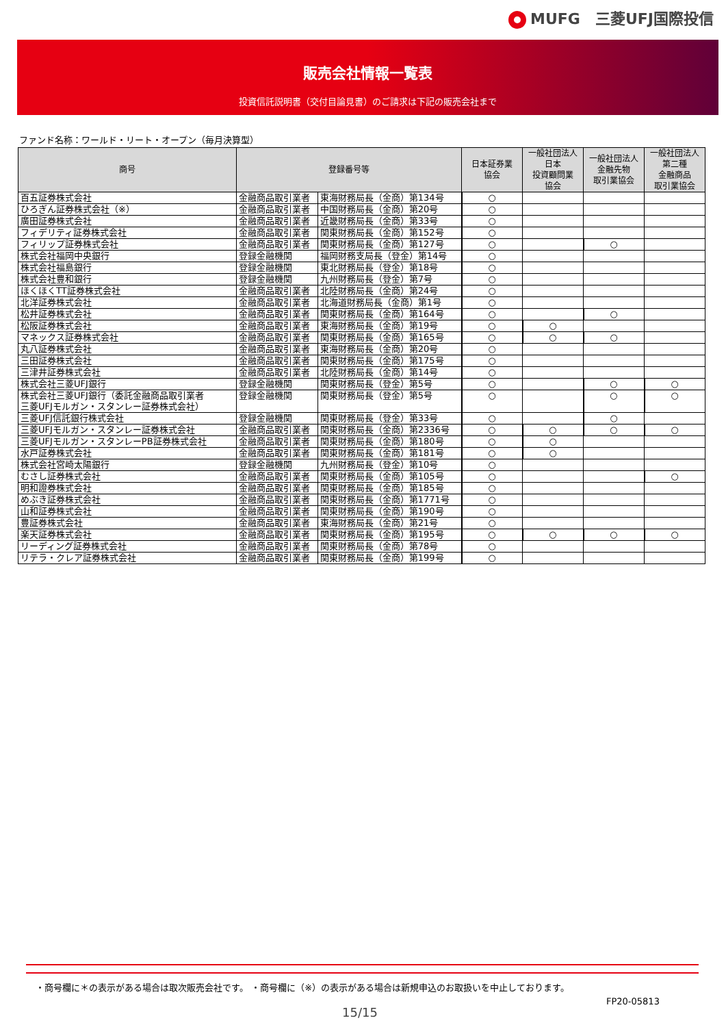MUFG　三菱UFJ国際投信
販売会社情報一覧表
投資信託説明書（交付目論見書）のご請求は下記の販売会社まで
ファンド名称：ワールド・リート・オープン（毎月決算型）
| 商号 | 登録番号等 | | 日本証券業 協会 | 一般社団法人 日本 投資顧問業 協会 | 一般社団法人 金融先物 取引業協会 | 一般社団法人 第二種 金融商品 取引業協会 |
| --- | --- | --- | --- | --- | --- | --- |
| 百五証券株式会社 | 金融商品取引業者 | 東海財務局長（金商）第134号 | ○ | | | |
| ひろぎん証券株式会社（※） | 金融商品取引業者 | 中国財務局長（金商）第20号 | ○ | | | |
| 廣田証券株式会社 | 金融商品取引業者 | 近畿財務局長（金商）第33号 | ○ | | | |
| フィデリティ証券株式会社 | 金融商品取引業者 | 関東財務局長（金商）第152号 | ○ | | | |
| フィリップ証券株式会社 | 金融商品取引業者 | 関東財務局長（金商）第127号 | ○ | | ○ | |
| 株式会社福岡中央銀行 | 登録金融機関 | 福岡財務支局長（登金）第14号 | ○ | | | |
| 株式会社福島銀行 | 登録金融機関 | 東北財務局長（登金）第18号 | ○ | | | |
| 株式会社豊和銀行 | 登録金融機関 | 九州財務局長（登金）第7号 | ○ | | | |
| ほくほくTT証券株式会社 | 金融商品取引業者 | 北陸財務局長（金商）第24号 | ○ | | | |
| 北洋証券株式会社 | 金融商品取引業者 | 北海道財務局長（金商）第1号 | ○ | | | |
| 松井証券株式会社 | 金融商品取引業者 | 関東財務局長（金商）第164号 | ○ | | ○ | |
| 松阪証券株式会社 | 金融商品取引業者 | 東海財務局長（金商）第19号 | ○ | ○ | | |
| マネックス証券株式会社 | 金融商品取引業者 | 関東財務局長（金商）第165号 | ○ | ○ | ○ | |
| 丸八証券株式会社 | 金融商品取引業者 | 東海財務局長（金商）第20号 | ○ | | | |
| 三田証券株式会社 | 金融商品取引業者 | 関東財務局長（金商）第175号 | ○ | | | |
| 三津井証券株式会社 | 金融商品取引業者 | 北陸財務局長（金商）第14号 | ○ | | | |
| 株式会社三菱UFJ銀行 | 登録金融機関 | 関東財務局長（登金）第5号 | ○ | | ○ | ○ |
| 株式会社三菱UFJ銀行（委託金融商品取引業者 三菱UFJモルガン・スタンレー証券株式会社） | 登録金融機関 | 関東財務局長（登金）第5号 | ○ | | ○ | ○ |
| 三菱UFJ信託銀行株式会社 | 登録金融機関 | 関東財務局長（登金）第33号 | ○ | | ○ | |
| 三菱UFJモルガン・スタンレー証券株式会社 | 金融商品取引業者 | 関東財務局長（金商）第2336号 | ○ | ○ | ○ | ○ |
| 三菱UFJモルガン・スタンレーPB証券株式会社 | 金融商品取引業者 | 関東財務局長（金商）第180号 | ○ | ○ | | |
| 水戸証券株式会社 | 金融商品取引業者 | 関東財務局長（金商）第181号 | ○ | ○ | | |
| 株式会社宮崎太陽銀行 | 登録金融機関 | 九州財務局長（登金）第10号 | ○ | | | |
| むさし証券株式会社 | 金融商品取引業者 | 関東財務局長（金商）第105号 | ○ | | | ○ |
| 明和證券株式会社 | 金融商品取引業者 | 関東財務局長（金商）第185号 | ○ | | | |
| めぶき証券株式会社 | 金融商品取引業者 | 関東財務局長（金商）第1771号 | ○ | | | |
| 山和証券株式会社 | 金融商品取引業者 | 関東財務局長（金商）第190号 | ○ | | | |
| 豊証券株式会社 | 金融商品取引業者 | 東海財務局長（金商）第21号 | ○ | | | |
| 楽天証券株式会社 | 金融商品取引業者 | 関東財務局長（金商）第195号 | ○ | ○ | ○ | ○ |
| リーディング証券株式会社 | 金融商品取引業者 | 関東財務局長（金商）第78号 | ○ | | | |
| リテラ・クレア証券株式会社 | 金融商品取引業者 | 関東財務局長（金商）第199号 | ○ | | | |
・商号欄に＊の表示がある場合は取次販売会社です。 ・商号欄に（※）の表示がある場合は新規申込のお取扱いを中止しております。
FP20-05813
15/15